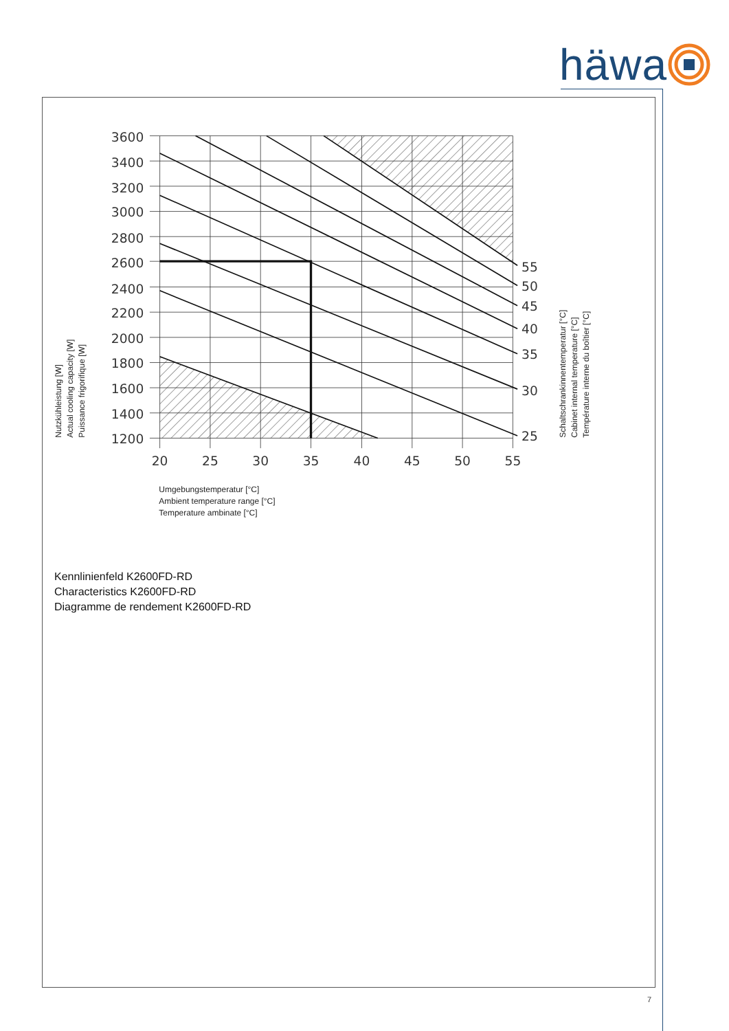häwa
3600
3400
3200
3000
2800
2600
2400
2200
2000
1800
1600
1400
1200
20
25
30
35
40
45
50
55
55
50
45
40
35
30
25
Nutzkühleistung [W]
Actual cooling capacity [W]
Puissance frigorifique [W]
Schaltschrankinnentemperatur [°C]
Cabinet internal temperature [°C]
Température interne du boîtier [°C]
Umgebungstemperatur [°C]
Ambient temperature range [°C]
Temperature ambinate [°C]
Kennlinienfeld K2600FD-RD
Characteristics K2600FD-RD
Diagramme de rendement K2600FD-RD
7